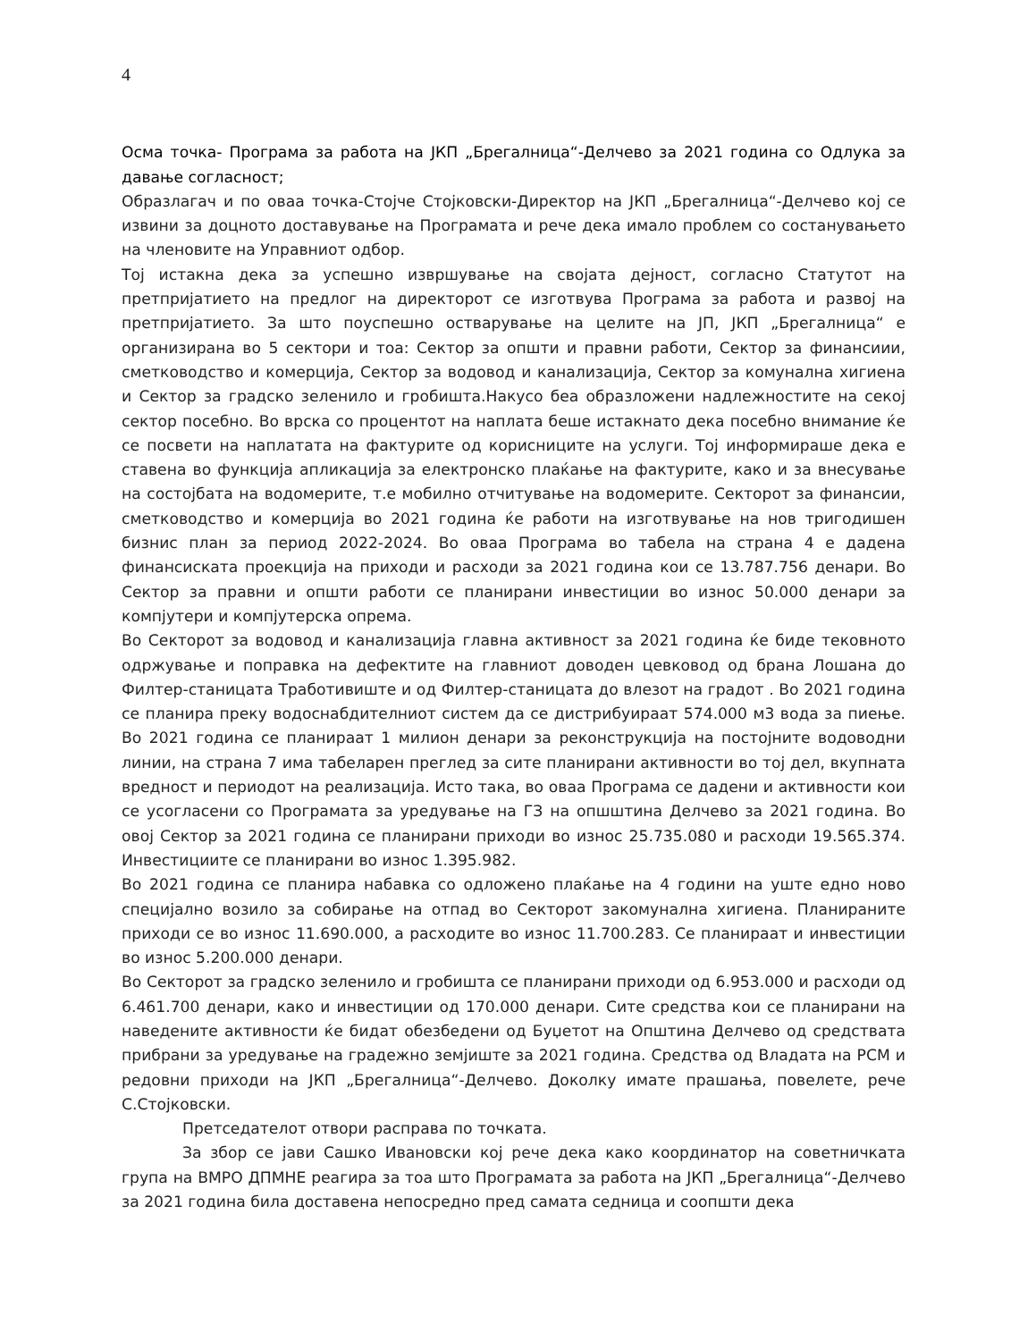4
Осма точка- Програма за работа на ЈКП „Брегалница“-Делчево за 2021 година со Одлука за давање согласност;
Образлагач и по оваа точка-Стојче Стојковски-Директор на ЈКП „Брегалница“-Делчево кој се извини за доцното доставување на Програмата и рече дека имало проблем со состанувањето на членовите на Управниот одбор.
Тој истакна дека за успешно извршување на својата дејност, согласно Статутот на претпријатието на предлог на директорот се изготвува Програма за работа и развој на претпријатието. За што поуспешно остварување на целите на ЈП, ЈКП „Брегалница“ е организирана во 5 сектори и тоа: Сектор за општи и правни работи, Сектор за финансиии, сметководство и комерција, Сектор за водовод и канализација, Сектор за комунална хигиена и Сектор за градско зеленило и гробишта.Накусо беа образложени надлежностите на секој сектор посебно. Во врска со процентот на наплата беше истакнато дека посебно внимание ќе се посвети на наплатата на фактурите од корисниците на услуги. Тој информираше дека е ставена во функција апликација за електронско плаќање на фактурите, како и за внесување на состојбата на водомерите, т.е мобилно отчитување на водомерите. Секторот за финансии, сметководство и комерција во 2021 година ќе работи на изготвување на нов тригодишен бизнис план за период 2022-2024. Во оваа Програма во табела на страна 4 е дадена финансиската проекција на приходи и расходи за 2021 година кои се 13.787.756 денари. Во Сектор за правни и општи работи се планирани инвестиции во износ 50.000 денари за компјутери и компјутерска опрема.
Во Секторот за водовод и канализација главна активност за 2021 година ќе биде тековното одржување и поправка на дефектите на главниот доводен цевковод од брана Лошана до Филтер-станицата Тработивиште и од Филтер-станицата до влезот на градот . Во 2021 година се планира преку водоснабдителниот систем да се дистрибуираат 574.000 м3 вода за пиење. Во 2021 година се планираат 1 милион денари за реконструкција на постојните водоводни линии, на страна 7 има табеларен преглед за сите планирани активности во тој дел, вкупната вредност и периодот на реализација. Исто така, во оваа Програма се дадени и активности кои се усогласени со Програмата за уредување на ГЗ на опшштина Делчево за 2021 година. Во овој Сектор за 2021 година се планирани приходи во износ 25.735.080 и расходи 19.565.374. Инвестициите се планирани во износ 1.395.982.
Во 2021 година се планира набавка со одложено плаќање на 4 години на уште едно ново специјално возило за собирање на отпад во Секторот закомунална хигиена. Планираните приходи се во износ 11.690.000, а расходите во износ 11.700.283. Се планираат и инвестиции во износ 5.200.000 денари.
Во Секторот за градско зеленило и гробишта се планирани приходи од 6.953.000 и расходи од 6.461.700 денари, како и инвестиции од 170.000 денари. Сите средства кои се планирани на наведените активности ќе бидат обезбедени од Буџетот на Општина Делчево од средствата прибрани за уредување на градежно земјиште за 2021 година. Средства од Владата на РСМ и редовни приходи на ЈКП „Брегалница“-Делчево. Доколку имате прашања, повелете, рече С.Стојковски.
Претседателот отвори расправа по точката.
За збор се јави Сашко Ивановски кој рече дека како координатор на советничката група на ВМРО ДПМНЕ реагира за тоа што Програмата за работа на ЈКП „Брегалница“-Делчево за 2021 година била доставена непосредно пред самата седница и соопшти дека